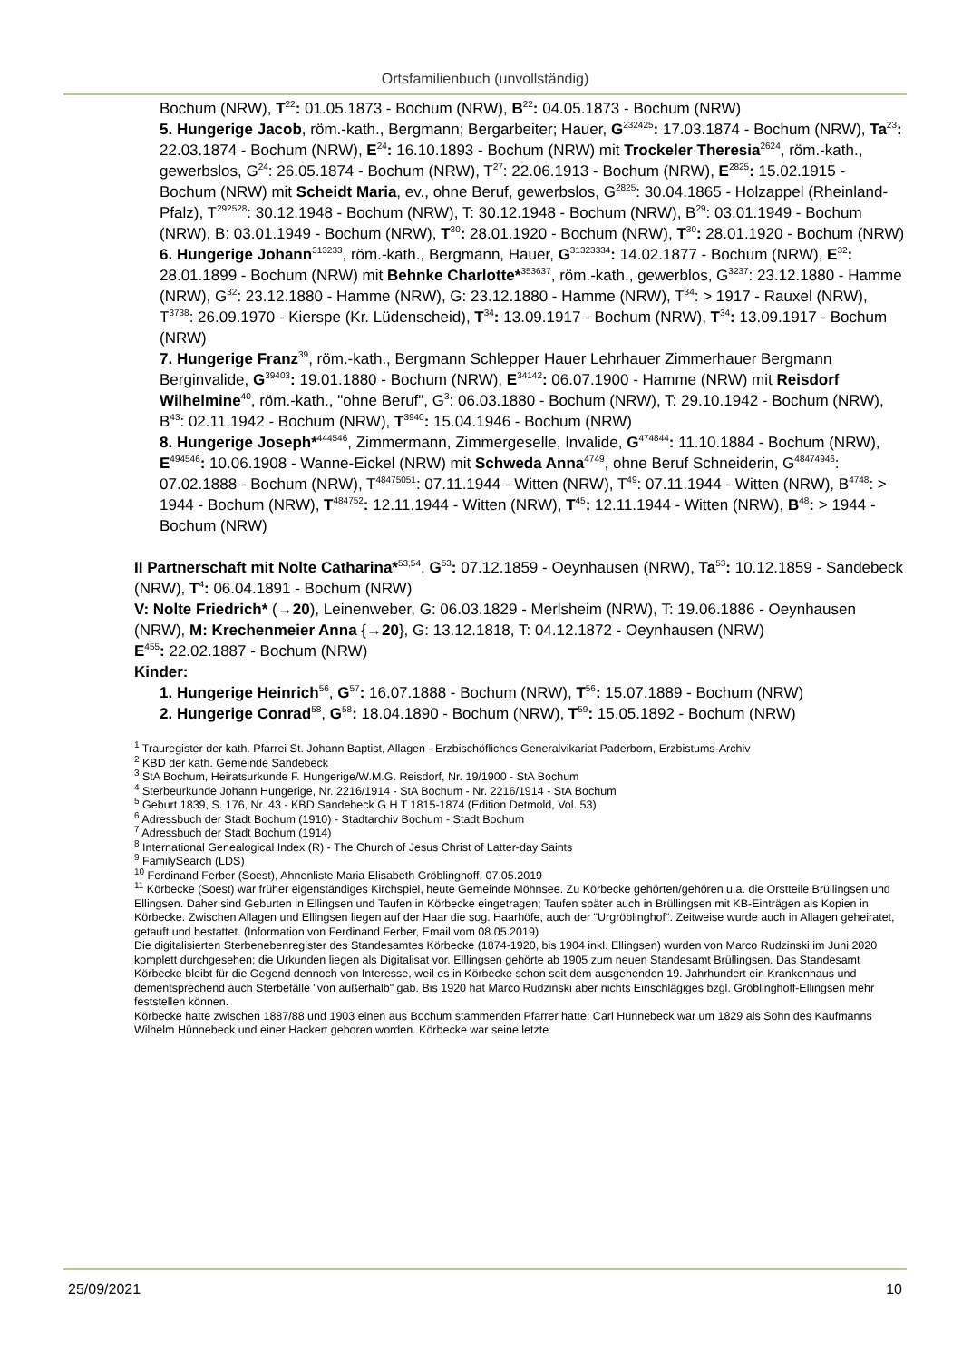Ortsfamilienbuch (unvollständig)
Bochum (NRW), T<sup>22</sup>: 01.05.1873 - Bochum (NRW), B<sup>22</sup>: 04.05.1873 - Bochum (NRW)
5. Hungerige Jacob, röm.-kath., Bergmann; Bergarbeiter; Hauer, G<sup>232425</sup>: 17.03.1874 - Bochum (NRW), Ta<sup>23</sup>: 22.03.1874 - Bochum (NRW), E<sup>24</sup>: 16.10.1893 - Bochum (NRW) mit Trockeler Theresia<sup>2624</sup>, röm.-kath., gewerbslos, G<sup>24</sup>: 26.05.1874 - Bochum (NRW), T<sup>27</sup>: 22.06.1913 - Bochum (NRW), E<sup>2825</sup>: 15.02.1915 - Bochum (NRW) mit Scheidt Maria, ev., ohne Beruf, gewerbslos, G<sup>2825</sup>: 30.04.1865 - Holzappel (Rheinland-Pfalz), T<sup>292528</sup>: 30.12.1948 - Bochum (NRW), T: 30.12.1948 - Bochum (NRW), B<sup>29</sup>: 03.01.1949 - Bochum (NRW), B: 03.01.1949 - Bochum (NRW), T<sup>30</sup>: 28.01.1920 - Bochum (NRW), T<sup>30</sup>: 28.01.1920 - Bochum (NRW)
6. Hungerige Johann<sup>313233</sup>, röm.-kath., Bergmann, Hauer, G<sup>31323334</sup>: 14.02.1877 - Bochum (NRW), E<sup>32</sup>: 28.01.1899 - Bochum (NRW) mit Behnke Charlotte*<sup>353637</sup>, röm.-kath., gewerblos, G<sup>3237</sup>: 23.12.1880 - Hamme (NRW), G<sup>32</sup>: 23.12.1880 - Hamme (NRW), G: 23.12.1880 - Hamme (NRW), T<sup>34</sup>: > 1917 - Rauxel (NRW), T<sup>3738</sup>: 26.09.1970 - Kierspe (Kr. Lüdenscheid), T<sup>34</sup>: 13.09.1917 - Bochum (NRW), T<sup>34</sup>: 13.09.1917 - Bochum (NRW)
7. Hungerige Franz<sup>39</sup>, röm.-kath., Bergmann Schlepper Hauer Lehrhauer Zimmerhauer Bergmann Berginvalide, G<sup>39403</sup>: 19.01.1880 - Bochum (NRW), E<sup>34142</sup>: 06.07.1900 - Hamme (NRW) mit Reisdorf Wilhelmine<sup>40</sup>, röm.-kath., "ohne Beruf", G<sup>3</sup>: 06.03.1880 - Bochum (NRW), T: 29.10.1942 - Bochum (NRW), B<sup>43</sup>: 02.11.1942 - Bochum (NRW), T<sup>3940</sup>: 15.04.1946 - Bochum (NRW)
8. Hungerige Joseph*<sup>444546</sup>, Zimmermann, Zimmergeselle, Invalide, G<sup>474844</sup>: 11.10.1884 - Bochum (NRW), E<sup>494546</sup>: 10.06.1908 - Wanne-Eickel (NRW) mit Schweda Anna<sup>4749</sup>, ohne Beruf Schneiderin, G<sup>48474946</sup>: 07.02.1888 - Bochum (NRW), T<sup>48475051</sup>: 07.11.1944 - Witten (NRW), T<sup>49</sup>: 07.11.1944 - Witten (NRW), B<sup>4748</sup>: > 1944 - Bochum (NRW), T<sup>484752</sup>: 12.11.1944 - Witten (NRW), T<sup>45</sup>: 12.11.1944 - Witten (NRW), B<sup>48</sup>: > 1944 - Bochum (NRW)
II Partnerschaft mit Nolte Catharina*<sup>53,54</sup>, G<sup>53</sup>: 07.12.1859 - Oeynhausen (NRW), Ta<sup>53</sup>: 10.12.1859 - Sandebeck (NRW), T<sup>4</sup>: 06.04.1891 - Bochum (NRW)
V: Nolte Friedrich* (→20), Leinenweber, G: 06.03.1829 - Merlsheim (NRW), T: 19.06.1886 - Oeynhausen (NRW), M: Krechenmeier Anna {→20}, G: 13.12.1818, T: 04.12.1872 - Oeynhausen (NRW)
E<sup>455</sup>: 22.02.1887 - Bochum (NRW)
Kinder:
1. Hungerige Heinrich<sup>56</sup>, G<sup>57</sup>: 16.07.1888 - Bochum (NRW), T<sup>56</sup>: 15.07.1889 - Bochum (NRW)
2. Hungerige Conrad<sup>58</sup>, G<sup>58</sup>: 18.04.1890 - Bochum (NRW), T<sup>59</sup>: 15.05.1892 - Bochum (NRW)
<sup>1</sup> Trauregister der kath. Pfarrei St. Johann Baptist, Allagen - Erzbischöfliches Generalvikariat Paderborn, Erzbistums-Archiv
<sup>2</sup> KBD der kath. Gemeinde Sandebeck
<sup>3</sup> StA Bochum, Heiratsurkunde F. Hungerige/W.M.G. Reisdorf, Nr. 19/1900 - StA Bochum
<sup>4</sup> Sterbeurkunde Johann Hungerige, Nr. 2216/1914 - StA Bochum - Nr. 2216/1914 - StA Bochum
<sup>5</sup> Geburt 1839, S. 176, Nr. 43 - KBD Sandebeck G H T 1815-1874 (Edition Detmold, Vol. 53)
<sup>6</sup> Adressbuch der Stadt Bochum (1910) - Stadtarchiv Bochum - Stadt Bochum
<sup>7</sup> Adressbuch der Stadt Bochum (1914)
<sup>8</sup> International Genealogical Index (R) - The Church of Jesus Christ of Latter-day Saints
<sup>9</sup> FamilySearch (LDS)
<sup>10</sup> Ferdinand Ferber (Soest), Ahnenliste Maria Elisabeth Gröblinghoff, 07.05.2019
<sup>11</sup> Körbecke (Soest) war früher eigenständiges Kirchspiel, heute Gemeinde Möhnsee. Zu Körbecke gehörten/gehören u.a. die Orstteile Brüllingsen und Ellingsen. Daher sind Geburten in Ellingsen und Taufen in Körbecke eingetragen; Taufen später auch in Brüllingsen mit KB-Einträgen als Kopien in Körbecke. Zwischen Allagen und Ellingsen liegen auf der Haar die sog. Haarhöfe, auch der "Urgröblinghof". Zeitweise wurde auch in Allagen geheiratet, getauft und bestattet. (Information von Ferdinand Ferber, Email vom 08.05.2019)
Die digitalisierten Sterbenebenregister des Standesamtes Körbecke (1874-1920, bis 1904 inkl. Ellingsen) wurden von Marco Rudzinski im Juni 2020 komplett durchgesehen; die Urkunden liegen als Digitalisat vor. Elllingsen gehörte ab 1905 zum neuen Standesamt Brüllingsen. Das Standesamt Körbecke bleibt für die Gegend dennoch von Interesse, weil es in Körbecke schon seit dem ausgehenden 19. Jahrhundert ein Krankenhaus und dementsprechend auch Sterbefälle "von außerhalb" gab. Bis 1920 hat Marco Rudzinski aber nichts Einschlägiges bzgl. Gröblinghoff-Ellingsen mehr feststellen können.
Körbecke hatte zwischen 1887/88 und 1903 einen aus Bochum stammenden Pfarrer hatte: Carl Hünnebeck war um 1829 als Sohn des Kaufmanns Wilhelm Hünnebeck und einer Hackert geboren worden. Körbecke war seine letzte
25/09/2021 10